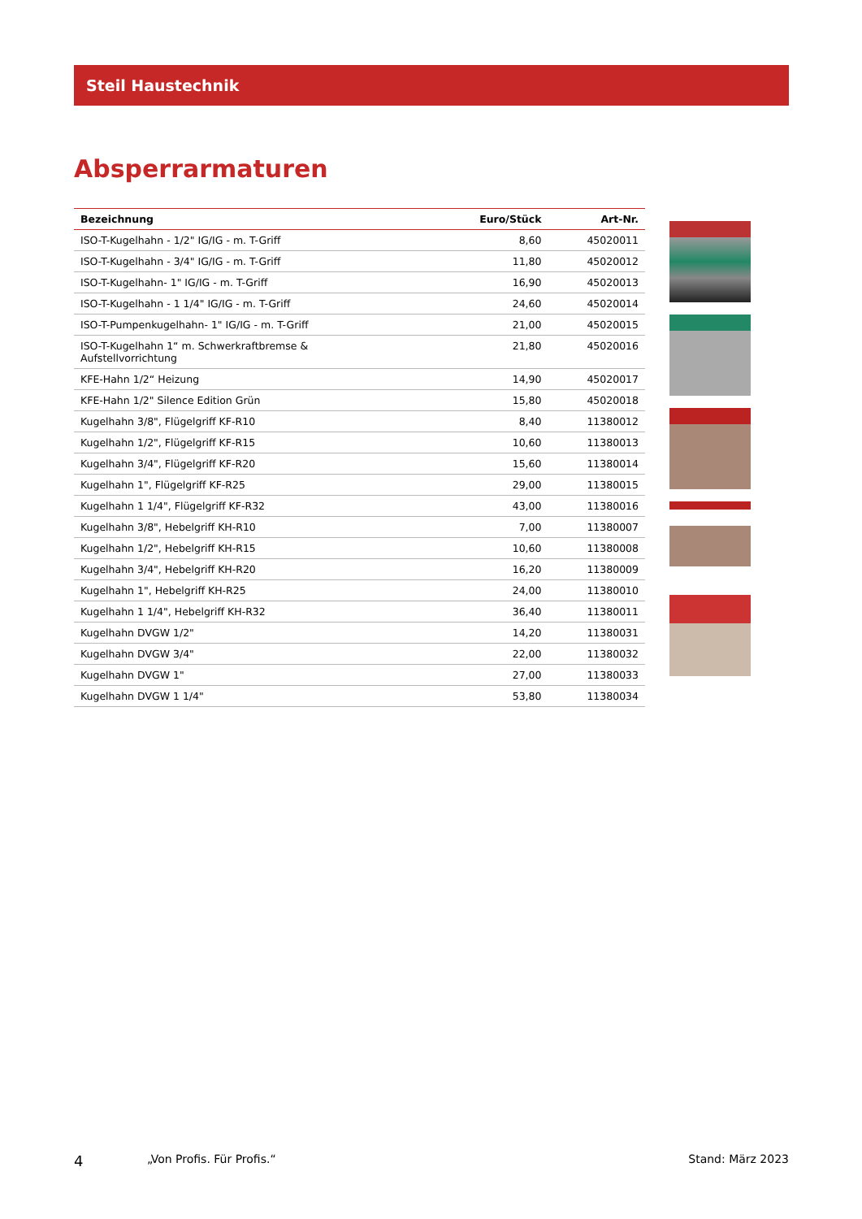Steil Haustechnik
Absperrarmaturen
| Bezeichnung | Euro/Stück | Art-Nr. |
| --- | --- | --- |
| ISO-T-Kugelhahn - 1/2" IG/IG - m. T-Griff | 8,60 | 45020011 |
| ISO-T-Kugelhahn - 3/4" IG/IG - m. T-Griff | 11,80 | 45020012 |
| ISO-T-Kugelhahn- 1" IG/IG - m. T-Griff | 16,90 | 45020013 |
| ISO-T-Kugelhahn - 1 1/4" IG/IG - m. T-Griff | 24,60 | 45020014 |
| ISO-T-Pumpenkugelhahn- 1" IG/IG - m. T-Griff | 21,00 | 45020015 |
| ISO-T-Kugelhahn 1“ m. Schwerkraftbremse & Aufstellvorrichtung | 21,80 | 45020016 |
| KFE-Hahn 1/2“ Heizung | 14,90 | 45020017 |
| KFE-Hahn 1/2" Silence Edition Grün | 15,80 | 45020018 |
| Kugelhahn 3/8", Flügelgriff KF-R10 | 8,40 | 11380012 |
| Kugelhahn 1/2", Flügelgriff KF-R15 | 10,60 | 11380013 |
| Kugelhahn 3/4", Flügelgriff KF-R20 | 15,60 | 11380014 |
| Kugelhahn 1", Flügelgriff KF-R25 | 29,00 | 11380015 |
| Kugelhahn 1 1/4", Flügelgriff KF-R32 | 43,00 | 11380016 |
| Kugelhahn 3/8", Hebelgriff KH-R10 | 7,00 | 11380007 |
| Kugelhahn 1/2", Hebelgriff KH-R15 | 10,60 | 11380008 |
| Kugelhahn 3/4", Hebelgriff KH-R20 | 16,20 | 11380009 |
| Kugelhahn 1", Hebelgriff KH-R25 | 24,00 | 11380010 |
| Kugelhahn 1 1/4", Hebelgriff KH-R32 | 36,40 | 11380011 |
| Kugelhahn DVGW 1/2" | 14,20 | 11380031 |
| Kugelhahn DVGW 3/4" | 22,00 | 11380032 |
| Kugelhahn DVGW 1" | 27,00 | 11380033 |
| Kugelhahn DVGW 1 1/4" | 53,80 | 11380034 |
4 „Von Profis. Für Profis.“Stand: März 2023